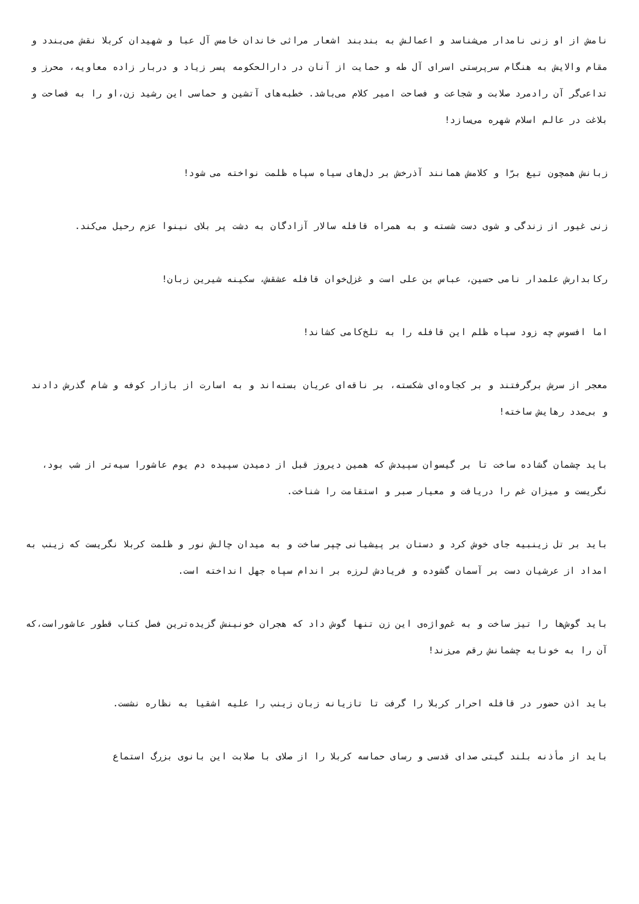نامش از او زنی نامدار می‌شناسد و اعمالش به بندبند اشعار مراثی خاندان خامس آل عبا و شهیدان کربلا نقش می‌بندد و مقام والایش به هنگام سرپرستی اسرای آل طه و حمایت از آنان در دارالحکومه پسر زیاد و دربار زاده معاویه، محرز و تداعی‌گر آن رادمرد صلابت و شجاعت و فصاحت امیر کلام می‌باشد. خطبه‌های آتشین و حماسی این رشید ‌زن،او را به فصاحت و بلاغت در عالم اسلام شهره می‌سازد!
زبانش همچون تیغ برّا و کلامش همانند آذرخش بر دل‌های سیاه سپاه ظلمت نواخته می شود!
زنی غیور از زندگی و شوی دست شسته و به همراه قافله ‌سالار آزادگان به دشت پر بلای نینوا عزم رحیل می‌کند.
رکابدارش علمدار نامی حسین، عباس بن علی است و غزل‌خوان قافله عشقش، سکینه شیرین زبان!
اما افسوس چه زود سپاه ظلم این قافله را به تلخ‌کامی کشاند!
معجر از سرش برگرفتند و بر کجاوه‌ای شکسته، بر ناقه‌ای عریان بسته‌اند و به اسارت از بازار کوفه و شام گذرش دادند و بی‌مدد رهایش ساخته!
باید چشمان گشاده ساخت تا بر گیسوان سپیدش که همین دیروز قبل از دمیدن سپیده دم یوم عاشورا سیه‌تر از شب بود، نگریست و میزان غم را دریافت و معیار صبر و استقامت را شناخت.
باید بر تل زینبیه جای خوش کرد و دستان بر پیشیانی چپر ساخت و به میدان چالش نور و ظلمت کربلا نگریست که زینب به امداد از عرشیان دست بر آسمان گشوده و فریادش لرزه بر اندام سپاه جهل انداخته است.
باید گوش‌ها را تیز ساخت و به غم‌واژه‌ی‌ این زن تنها گوش داد که هجران خونینش گزیده‌ترین فصل کتاب قطور عاشوراست،که آن را به خونابه چشمانش رقم می‌زند!
باید اذن حضور در قافله احرار کربلا را گرفت تا تازیانه زبان زینب را علیه اشقیا به نظاره نشست.
باید از مأذنه بلند گیتی صدای قدسی و رسای حماسه کربلا را از صلای با صلابت این بانوی بزرگ استماع